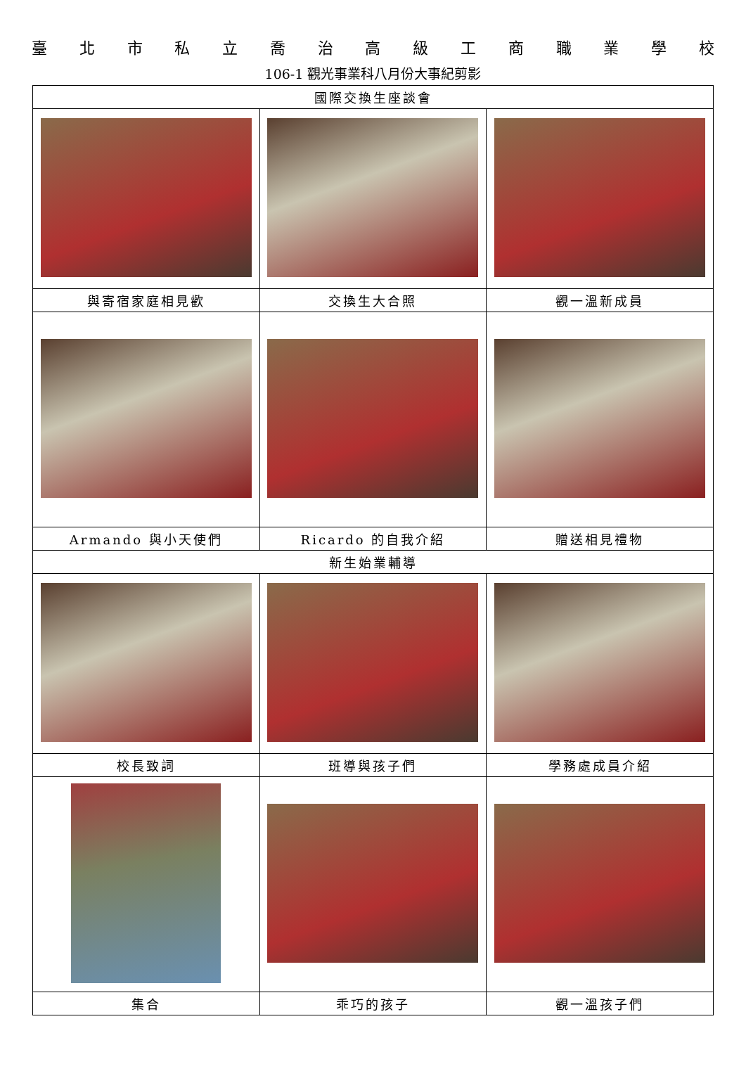臺北市私立喬治高級工商職業學校
106-1 觀光事業科八月份大事紀剪影
| 國際交換生座談會 | | |
| 與寄宿家庭相見歡 | 交換生大合照 | 觀一溫新成員 |
| Armando 與小天使們 | Ricardo 的自我介紹 | 贈送相見禮物 |
| 新生始業輔導 | | |
| 校長致詞 | 班導與孩子們 | 學務處成員介紹 |
| 集合 | 乖巧的孩子 | 觀一溫孩子們 |